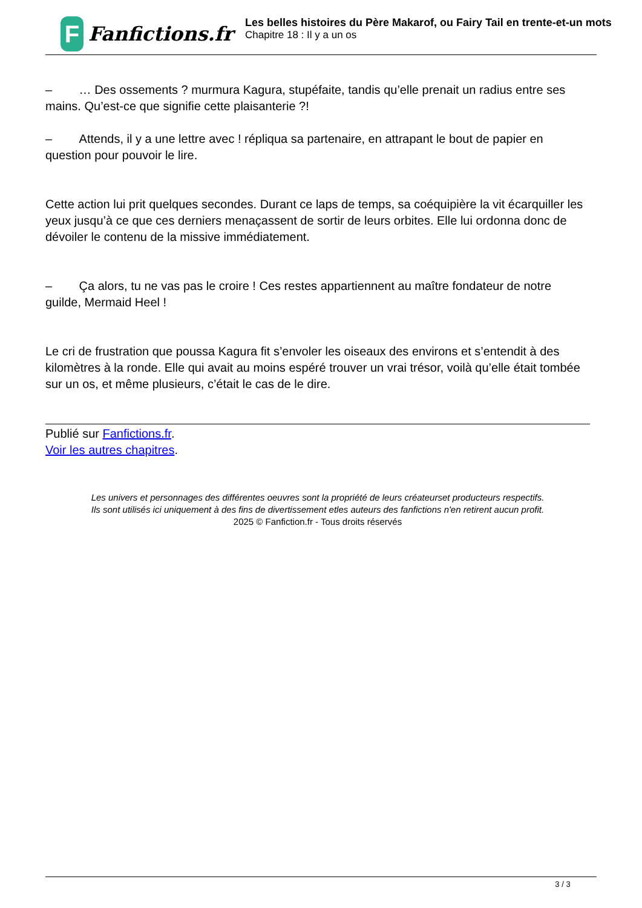F
Fanfictions.fr
Les belles histoires du Père Makarof, ou Fairy Tail en trente-et-un mots
Chapitre 18 : Il y a un os
– … Des ossements ? murmura Kagura, stupéfaite, tandis qu’elle prenait un radius entre ses mains. Qu’est-ce que signifie cette plaisanterie ?!
– Attends, il y a une lettre avec ! répliqua sa partenaire, en attrapant le bout de papier en question pour pouvoir le lire.
Cette action lui prit quelques secondes. Durant ce laps de temps, sa coéquipière la vit écarquiller les yeux jusqu’à ce que ces derniers menaçassent de sortir de leurs orbites. Elle lui ordonna donc de dévoiler le contenu de la missive immédiatement.
– Ça alors, tu ne vas pas le croire ! Ces restes appartiennent au maître fondateur de notre guilde, Mermaid Heel !
Le cri de frustration que poussa Kagura fit s’envoler les oiseaux des environs et s’entendit à des kilomètres à la ronde. Elle qui avait au moins espéré trouver un vrai trésor, voilà qu’elle était tombée sur un os, et même plusieurs, c’était le cas de le dire.
Publié sur Fanfictions.fr.
Voir les autres chapitres.
Les univers et personnages des différentes oeuvres sont la propriété de leurs créateurset producteurs respectifs.
Ils sont utilisés ici uniquement à des fins de divertissement etles auteurs des fanfictions n'en retirent aucun profit.
2025 © Fanfiction.fr - Tous droits réservés
3 / 3